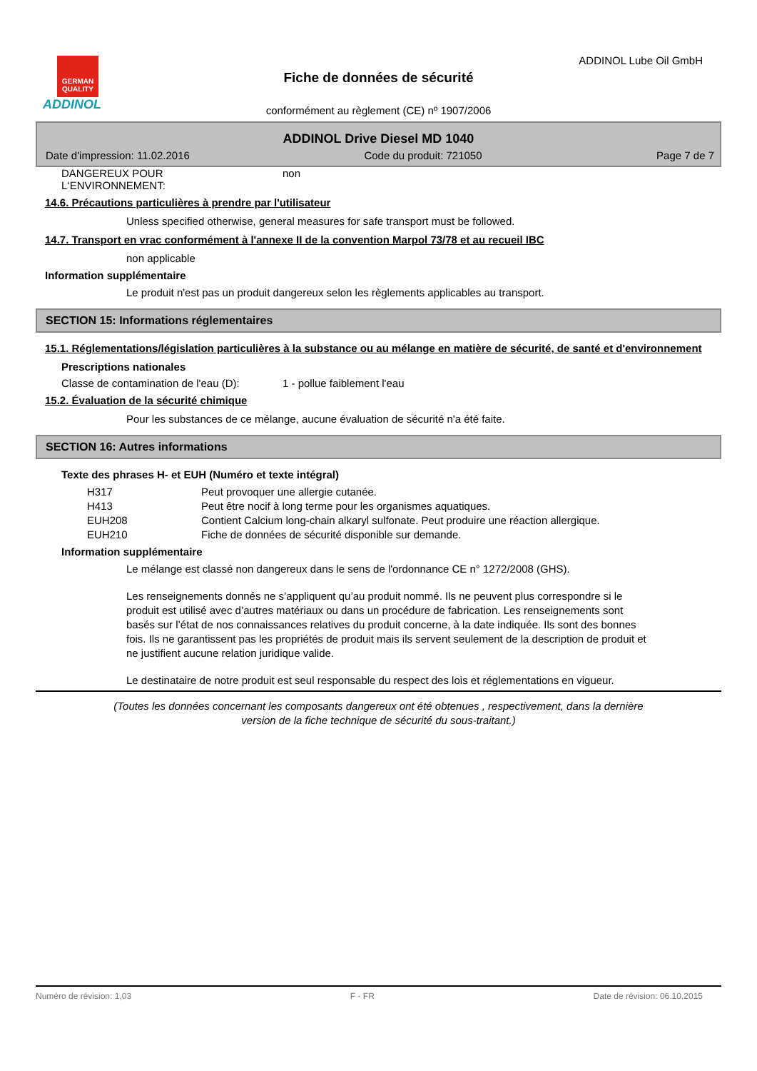GERMAN QUALITY
ADDINOL
ADDINOL Lube Oil GmbH
Fiche de données de sécurité
conformément au règlement (CE) nº 1907/2006
ADDINOL Drive Diesel MD 1040
Date d'impression: 11.02.2016 Code du produit: 721050 Page 7 de 7
DANGEREUX POUR
L‘ENVIRONNEMENT: non
14.6. Précautions particulières à prendre par l'utilisateur
Unless specified otherwise, general measures for safe transport must be followed.
14.7. Transport en vrac conformément à l'annexe II de la convention Marpol 73/78 et au recueil IBC
non applicable
Information supplémentaire
Le produit n'est pas un produit dangereux selon les règlements applicables au transport.
SECTION 15: Informations réglementaires
15.1. Réglementations/législation particulières à la substance ou au mélange en matière de sécurité, de santé et d'environnement
Prescriptions nationales
Classe de contamination de l'eau (D): 1 - pollue faiblement l'eau
15.2. Évaluation de la sécurité chimique
Pour les substances de ce mélange, aucune évaluation de sécurité n'a été faite.
SECTION 16: Autres informations
Texte des phrases H- et EUH (Numéro et texte intégral)
H317 Peut provoquer une allergie cutanée.
H413 Peut être nocif à long terme pour les organismes aquatiques.
EUH208 Contient Calcium long-chain alkaryl sulfonate. Peut produire une réaction allergique.
EUH210 Fiche de données de sécurité disponible sur demande.
Information supplémentaire
Le mélange est classé non dangereux dans le sens de l'ordonnance CE n° 1272/2008 (GHS).
Les renseignements donnés ne s’appliquent qu’au produit nommé. Ils ne peuvent plus correspondre si le produit est utilisé avec d’autres matériaux ou dans un procédure de fabrication. Les renseignements sont basés sur l’état de nos connaissances relatives du produit concerne, à la date indiquée. Ils sont des bonnes fois. Ils ne garantissent pas les propriétés de produit mais ils servent seulement de la description de produit et ne justifient aucune relation juridique valide.
Le destinataire de notre produit est seul responsable du respect des lois et réglementations en vigueur.
(Toutes les données concernant les composants dangereux ont été obtenues , respectivement, dans la dernière
version de la fiche technique de sécurité du sous-traitant.)
Numéro de révision: 1,03 F - FR Date de révision: 06.10.2015